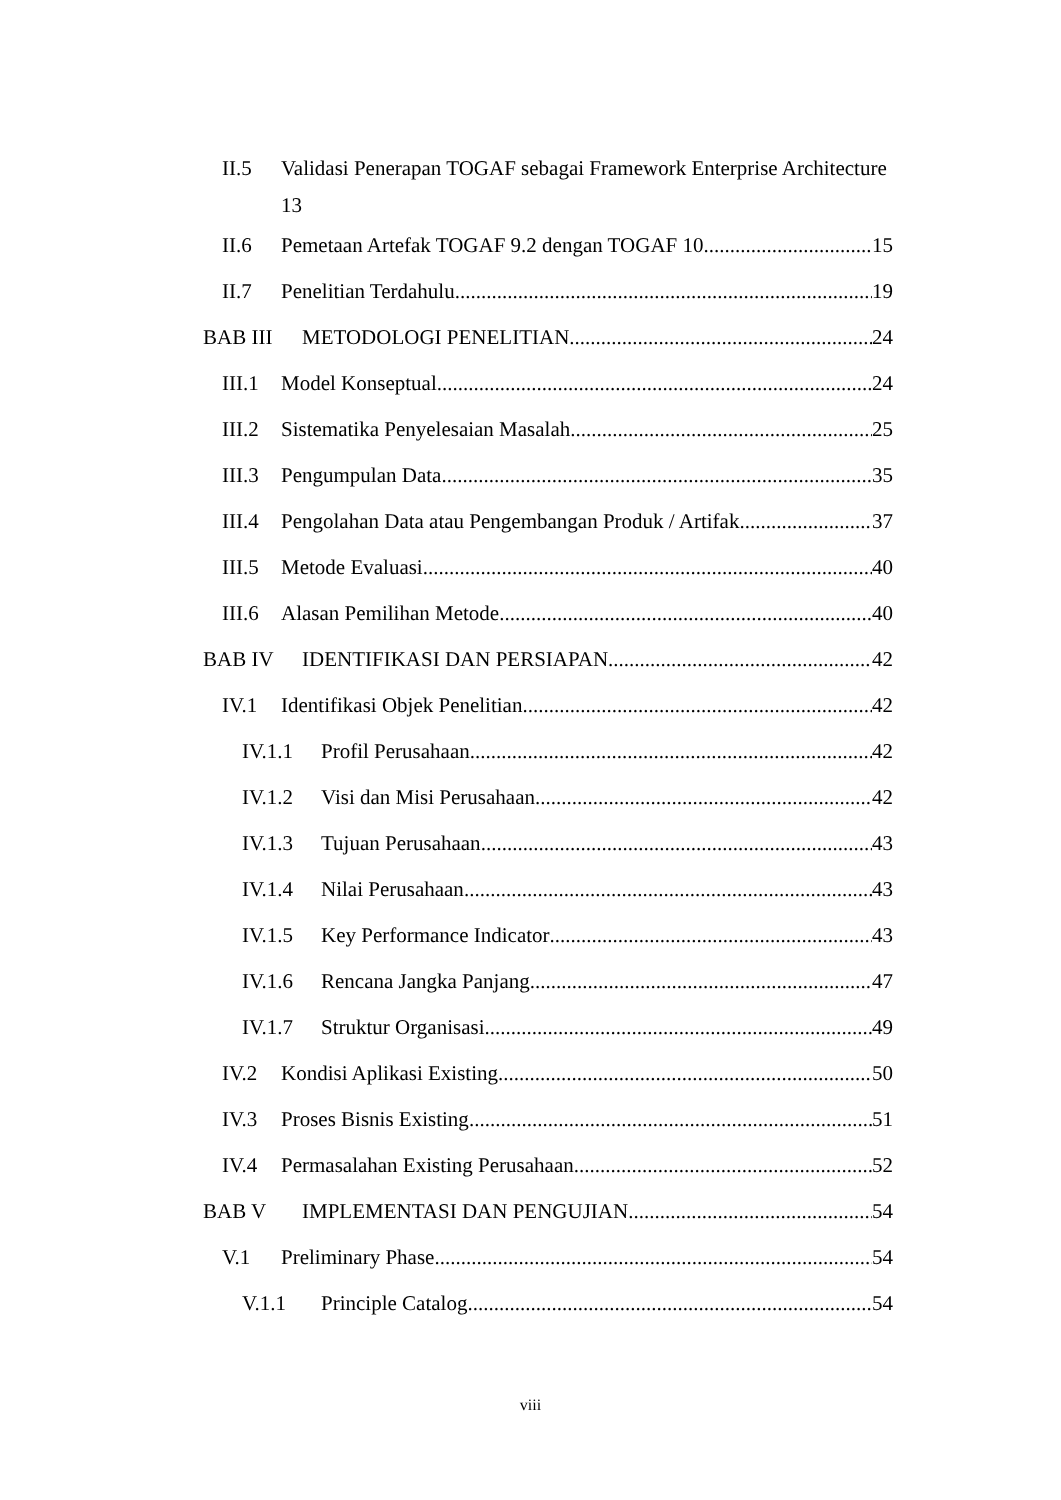II.5 Validasi Penerapan TOGAF sebagai Framework Enterprise Architecture
13
II.6 Pemetaan Artefak TOGAF 9.2 dengan TOGAF 10 15
II.7 Penelitian Terdahulu 19
BAB III METODOLOGI PENELITIAN 24
III.1 Model Konseptual 24
III.2 Sistematika Penyelesaian Masalah 25
III.3 Pengumpulan Data 35
III.4 Pengolahan Data atau Pengembangan Produk / Artifak 37
III.5 Metode Evaluasi 40
III.6 Alasan Pemilihan Metode 40
BAB IV IDENTIFIKASI DAN PERSIAPAN 42
IV.1 Identifikasi Objek Penelitian 42
IV.1.1 Profil Perusahaan 42
IV.1.2 Visi dan Misi Perusahaan 42
IV.1.3 Tujuan Perusahaan 43
IV.1.4 Nilai Perusahaan 43
IV.1.5 Key Performance Indicator 43
IV.1.6 Rencana Jangka Panjang 47
IV.1.7 Struktur Organisasi 49
IV.2 Kondisi Aplikasi Existing 50
IV.3 Proses Bisnis Existing 51
IV.4 Permasalahan Existing Perusahaan 52
BAB V IMPLEMENTASI DAN PENGUJIAN 54
V.1 Preliminary Phase 54
V.1.1 Principle Catalog 54
viii